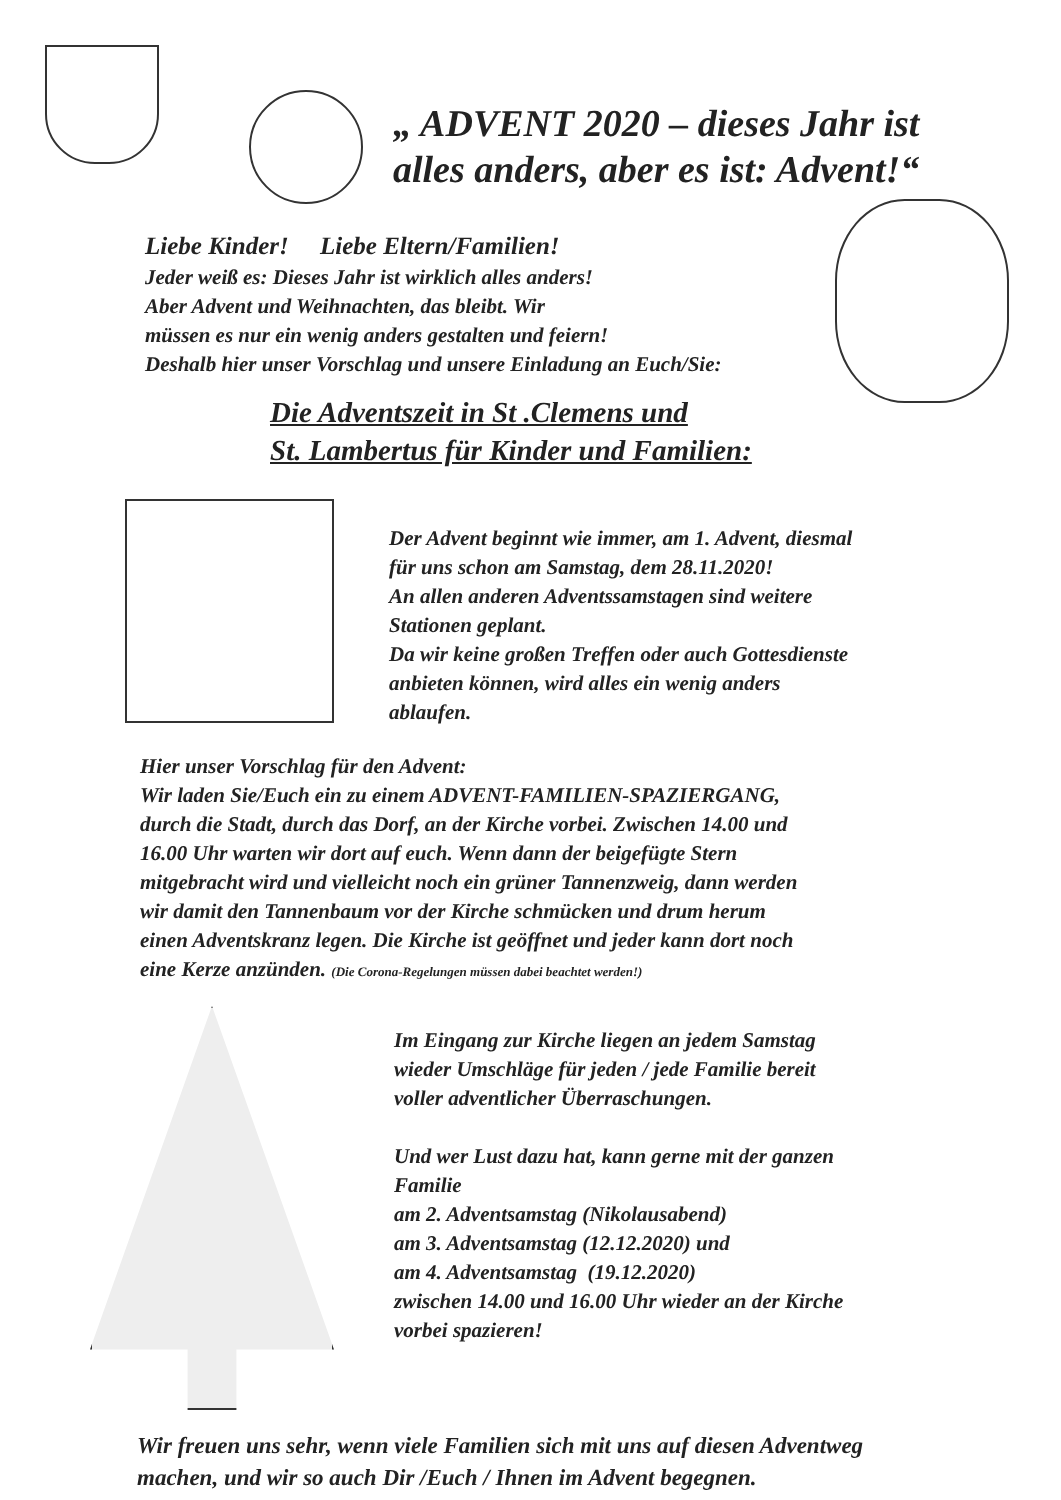„ ADVENT 2020 – dieses Jahr ist
alles anders, aber es ist: Advent!“
Liebe Kinder! Liebe Eltern/Familien!
Jeder weiß es: Dieses Jahr ist wirklich alles anders!
Aber Advent und Weihnachten, das bleibt. Wir
müssen es nur ein wenig anders gestalten und feiern!
Deshalb hier unser Vorschlag und unsere Einladung an Euch/Sie:
Die Adventszeit in St .Clemens und
St. Lambertus für Kinder und Familien:
Der Advent beginnt wie immer, am 1. Advent, diesmal
für uns schon am Samstag, dem 28.11.2020!
An allen anderen Adventssamstagen sind weitere
Stationen geplant.
Da wir keine großen Treffen oder auch Gottesdienste
anbieten können, wird alles ein wenig anders
ablaufen.
Hier unser Vorschlag für den Advent:
Wir laden Sie/Euch ein zu einem ADVENT-FAMILIEN-SPAZIERGANG,
durch die Stadt, durch das Dorf, an der Kirche vorbei. Zwischen 14.00 und
16.00 Uhr warten wir dort auf euch. Wenn dann der beigefügte Stern
mitgebracht wird und vielleicht noch ein grüner Tannenzweig, dann werden
wir damit den Tannenbaum vor der Kirche schmücken und drum herum
einen Adventskranz legen. Die Kirche ist geöffnet und jeder kann dort noch
eine Kerze anzünden. (Die Corona-Regelungen müssen dabei beachtet werden!)
Im Eingang zur Kirche liegen an jedem Samstag
wieder Umschläge für jeden / jede Familie bereit
voller adventlicher Überraschungen.
Und wer Lust dazu hat, kann gerne mit der ganzen
Familie
am 2. Adventsamstag (Nikolausabend)
am 3. Adventsamstag (12.12.2020) und
am 4. Adventsamstag (19.12.2020)
zwischen 14.00 und 16.00 Uhr wieder an der Kirche
vorbei spazieren!
Wir freuen uns sehr, wenn viele Familien sich mit uns auf diesen Adventweg
machen, und wir so auch Dir /Euch / Ihnen im Advent begegnen.